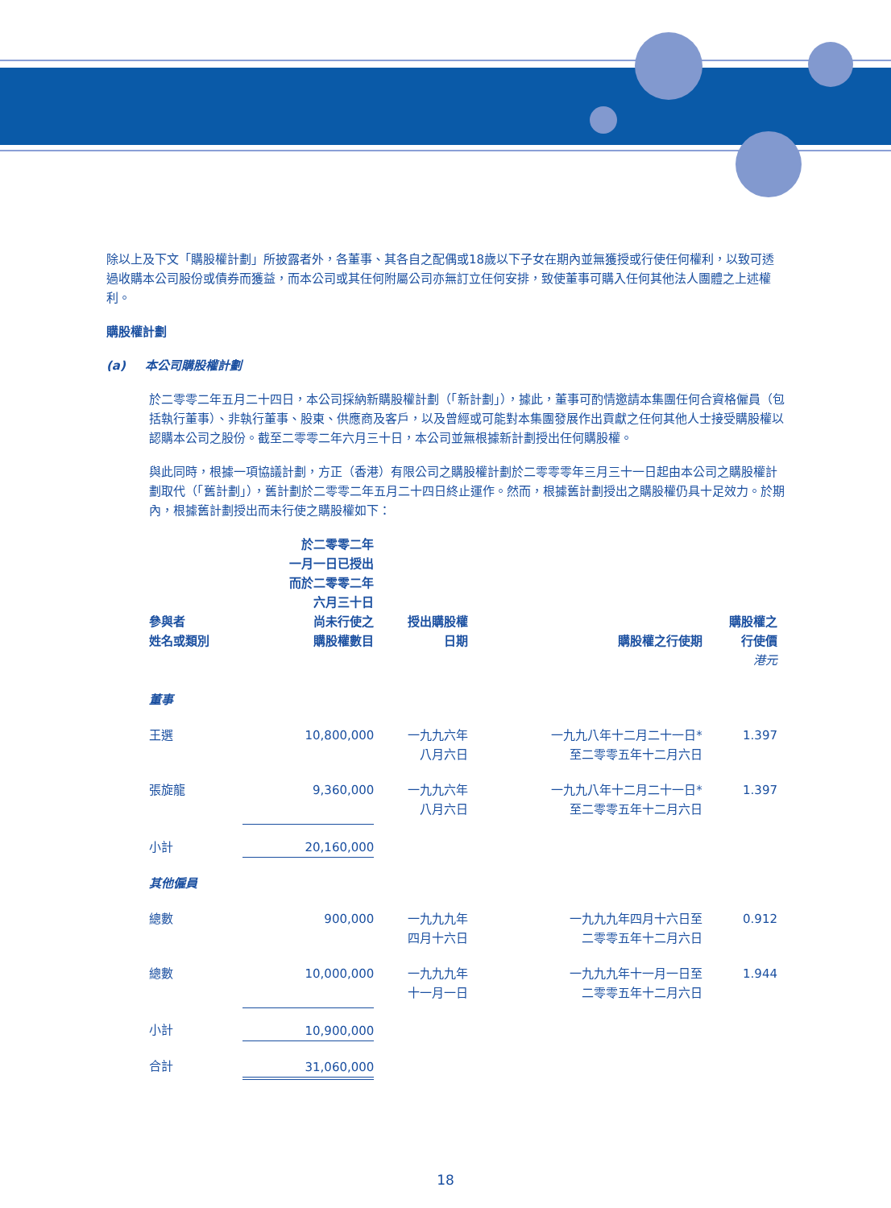除以上及下文「購股權計劃」所披露者外，各董事、其各自之配偶或18歲以下子女在期內並無獲授或行使任何權利，以致可透過收購本公司股份或債券而獲益，而本公司或其任何附屬公司亦無訂立任何安排，致使董事可購入任何其他法人團體之上述權利。
購股權計劃
(a) 本公司購股權計劃
於二零零二年五月二十四日，本公司採納新購股權計劃（「新計劃」），據此，董事可酌情邀請本集團任何合資格僱員（包括執行董事）、非執行董事、股東、供應商及客戶，以及曾經或可能對本集團發展作出貢獻之任何其他人士接受購股權以認購本公司之股份。截至二零零二年六月三十日，本公司並無根據新計劃授出任何購股權。
與此同時，根據一項協議計劃，方正（香港）有限公司之購股權計劃於二零零零年三月三十一日起由本公司之購股權計劃取代（「舊計劃」），舊計劃於二零零二年五月二十四日終止運作。然而，根據舊計劃授出之購股權仍具十足效力。於期內，根據舊計劃授出而未行使之購股權如下：
| 參與者 姓名或類別 | 於二零零二年 一月一日已授出 而於二零零二年 六月三十日 尚未行使之 購股權數目 | 授出購股權 日期 | 購股權之行使期 | 購股權之 行使價 |
| --- | --- | --- | --- | --- |
| | | | | 港元 |
| 董事 | | | | |
| 王選 | 10,800,000 | 一九九六年 八月六日 | 一九九八年十二月二十一日* 至二零零五年十二月六日 | 1.397 |
| 張旋龍 | 9,360,000 | 一九九六年 八月六日 | 一九九八年十二月二十一日* 至二零零五年十二月六日 | 1.397 |
| 小計 | 20,160,000 | | | |
| 其他僱員 | | | | |
| 總數 | 900,000 | 一九九九年 四月十六日 | 一九九九年四月十六日至 二零零五年十二月六日 | 0.912 |
| 總數 | 10,000,000 | 一九九九年 十一月一日 | 一九九九年十一月一日至 二零零五年十二月六日 | 1.944 |
| 小計 | 10,900,000 | | | |
| 合計 | 31,060,000 | | | |
18